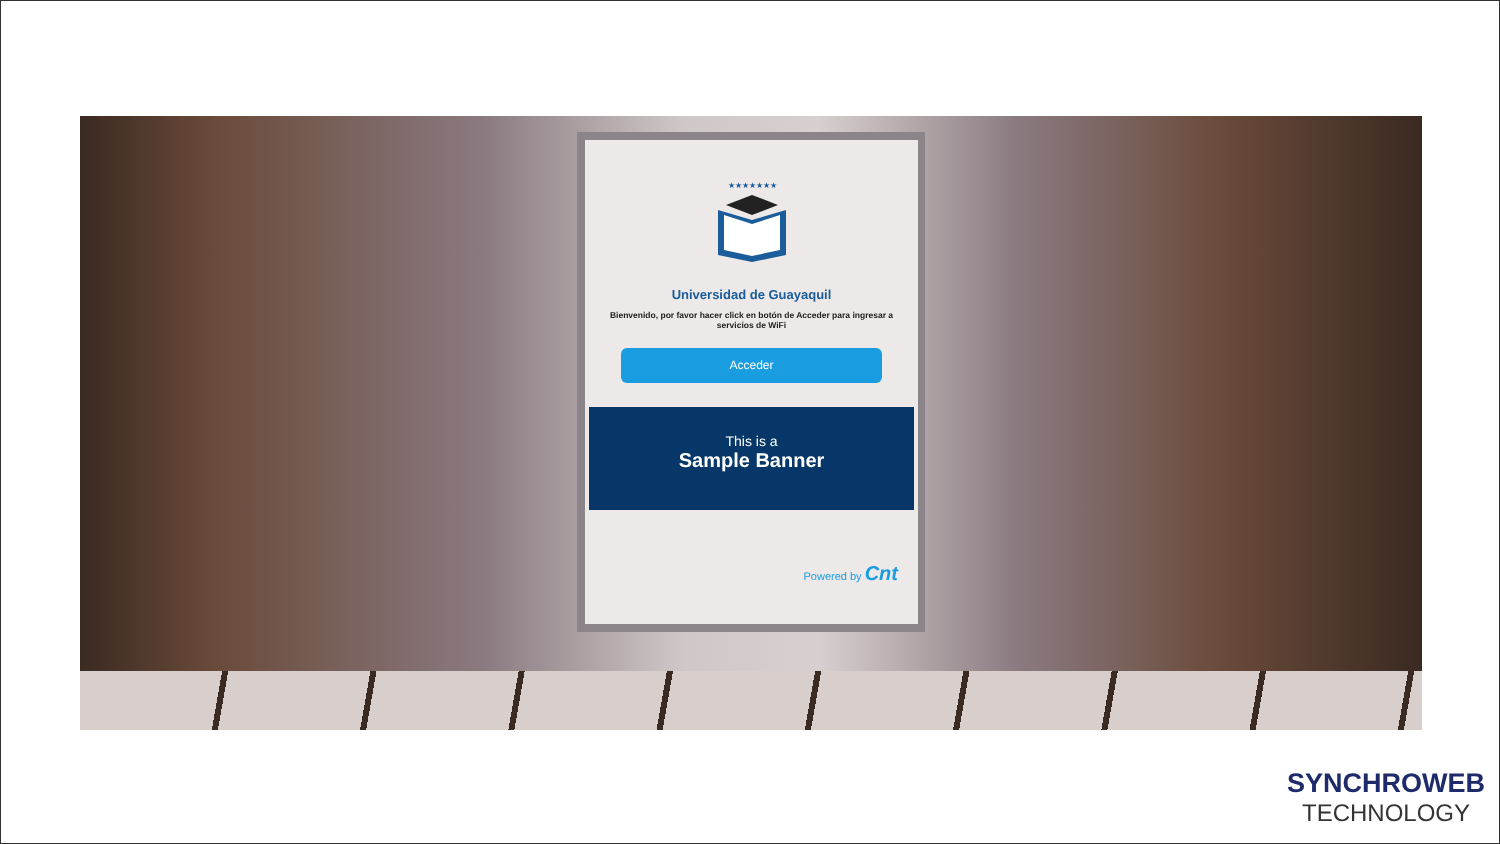★★★★★★★
Universidad de Guayaquil
Bienvenido, por favor hacer click en botón de Acceder para ingresar a servicios de WiFi
Acceder
This is a
Sample Banner
Powered by Cnt
SYNCHROWEB
TECHNOLOGY